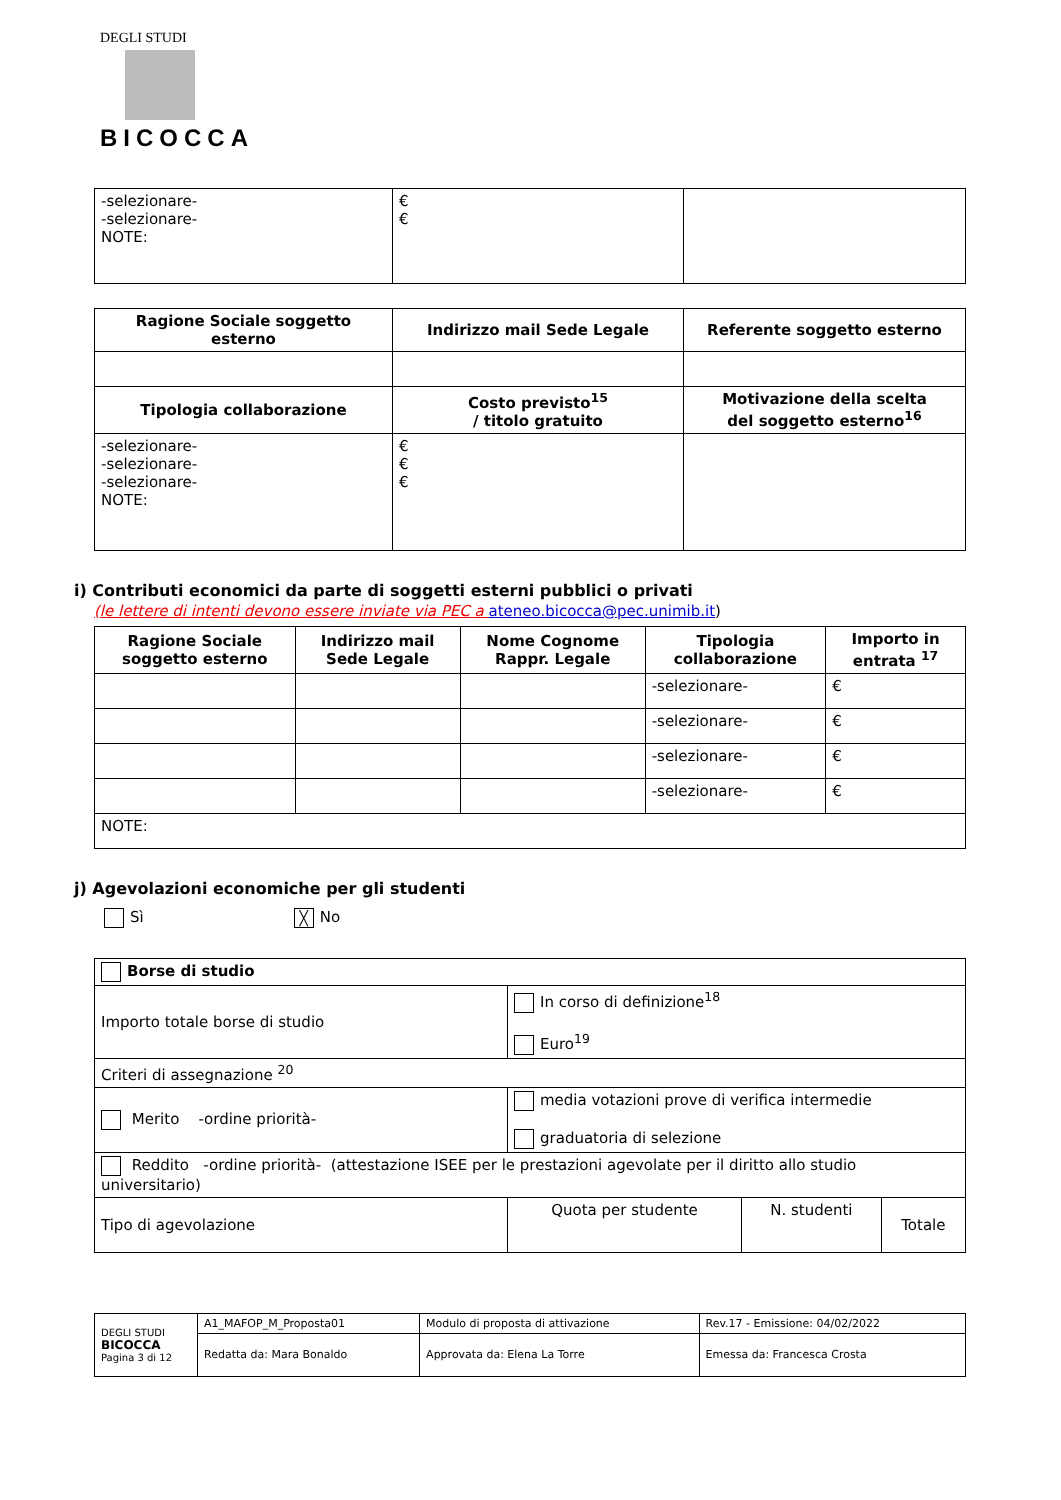DEGLI STUDI
BICOCCA
| -selezionare- -selezionare- NOTE: | € € | |
| Ragione Sociale soggetto esterno | Indirizzo mail Sede Legale | Referente soggetto esterno |
| --- | --- | --- |
| Tipologia collaborazione | Costo previsto<sup>15</sup> / titolo gratuito | Motivazione della scelta del soggetto esterno<sup>16</sup> |
| -selezionare- -selezionare- -selezionare- NOTE: | € € € | |
i) Contributi economici da parte di soggetti esterni pubblici o privati
(le lettere di intenti devono essere inviate via PEC a ateneo.bicocca@pec.unimib.it)
| Ragione Sociale soggetto esterno | Indirizzo mail Sede Legale | Nome Cognome Rappr. Legale | Tipologia collaborazione | Importo in entrata <sup>17</sup> |
| --- | --- | --- | --- | --- |
| | | | -selezionare- | € |
| | | | -selezionare- | € |
| | | | -selezionare- | € |
| | | | -selezionare- | € |
| NOTE: | | | | |
j) Agevolazioni economiche per gli studenti
Sì ╳ No
| Borse di studio | | | |
| Importo totale borse di studio | In corso di definizione<sup>18</sup> Euro<sup>19</sup> | | |
| Criteri di assegnazione <sup>20</sup> | | | |
| Merito -ordine priorità- | media votazioni prove di verifica intermedie graduatoria di selezione | | |
| Reddito -ordine priorità- (attestazione ISEE per le prestazioni agevolate per il diritto allo studio universitario) | | | |
| Tipo di agevolazione | Quota per studente | N. studenti | Totale |
| DEGLI STUDI BICOCCA Pagina 3 di 12 | A1_MAFOP_M_Proposta01 | Modulo di proposta di attivazione | Rev.17 - Emissione: 04/02/2022 |
| | Redatta da: Mara Bonaldo | Approvata da: Elena La Torre | Emessa da: Francesca Crosta |